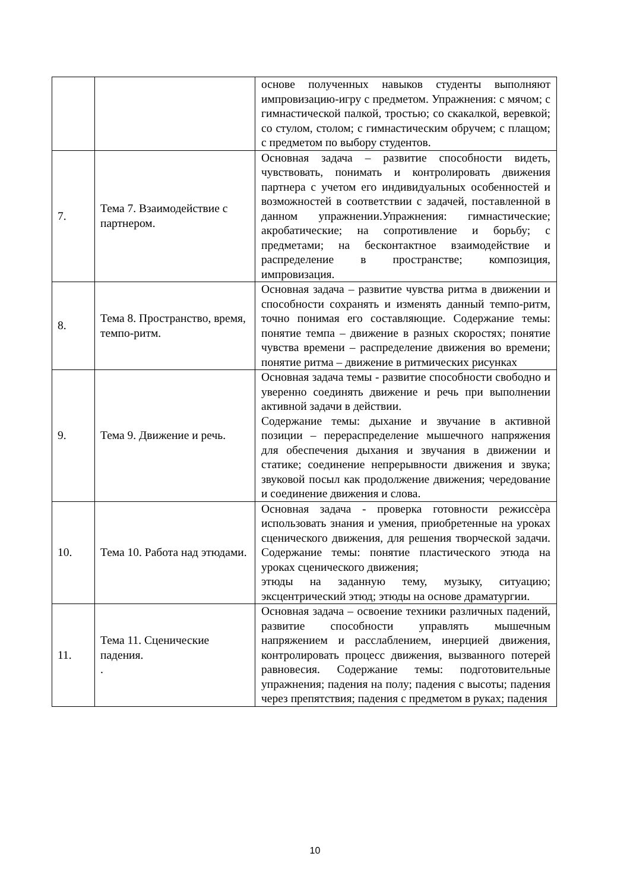| | | основе полученных навыков студенты выполняют импровизацию-игру с предметом. Упражнения: с мячом; с гимнастической палкой, тростью; со скакалкой, веревкой; со стулом, столом; с гимнастическим обручем; с плащом; с предметом по выбору студентов. |
| 7. | Тема 7. Взаимодействие с партнером. | Основная задача – развитие способности видеть, чувствовать, понимать и контролировать движения партнера с учетом его индивидуальных особенностей и возможностей в соответствии с задачей, поставленной в данном упражнении.Упражнения: гимнастические; акробатические; на сопротивление и борьбу; с предметами; на бесконтактное взаимодействие и распределение в пространстве; композиция, импровизация. |
| 8. | Тема 8. Пространство, время, темпо-ритм. | Основная задача – развитие чувства ритма в движении и способности сохранять и изменять данный темпо-ритм, точно понимая его составляющие. Содержание темы: понятие темпа – движение в разных скоростях; понятие чувства времени – распределение движения во времени; понятие ритма – движение в ритмических рисунках |
| 9. | Тема 9. Движение и речь. | Основная задача темы - развитие способности свободно и уверенно соединять движение и речь при выполнении активной задачи в действии. Содержание темы: дыхание и звучание в активной позиции – перераспределение мышечного напряжения для обеспечения дыхания и звучания в движении и статике; соединение непрерывности движения и звука; звуковой посыл как продолжение движения; чередование и соединение движения и слова. |
| 10. | Тема 10. Работа над этюдами. | Основная задача - проверка готовности режиссѐра использовать знания и умения, приобретенные на уроках сценического движения, для решения творческой задачи. Содержание темы: понятие пластического этюда на уроках сценического движения; этюды на заданную тему, музыку, ситуацию; эксцентрический этюд; этюды на основе драматургии. |
| 11. | Тема 11. Сценические падения. . | Основная задача – освоение техники различных падений, развитие способности управлять мышечным напряжением и расслаблением, инерцией движения, контролировать процесс движения, вызванного потерей равновесия. Содержание темы: подготовительные упражнения; падения на полу; падения с высоты; падения через препятствия; падения с предметом в руках; падения |
10